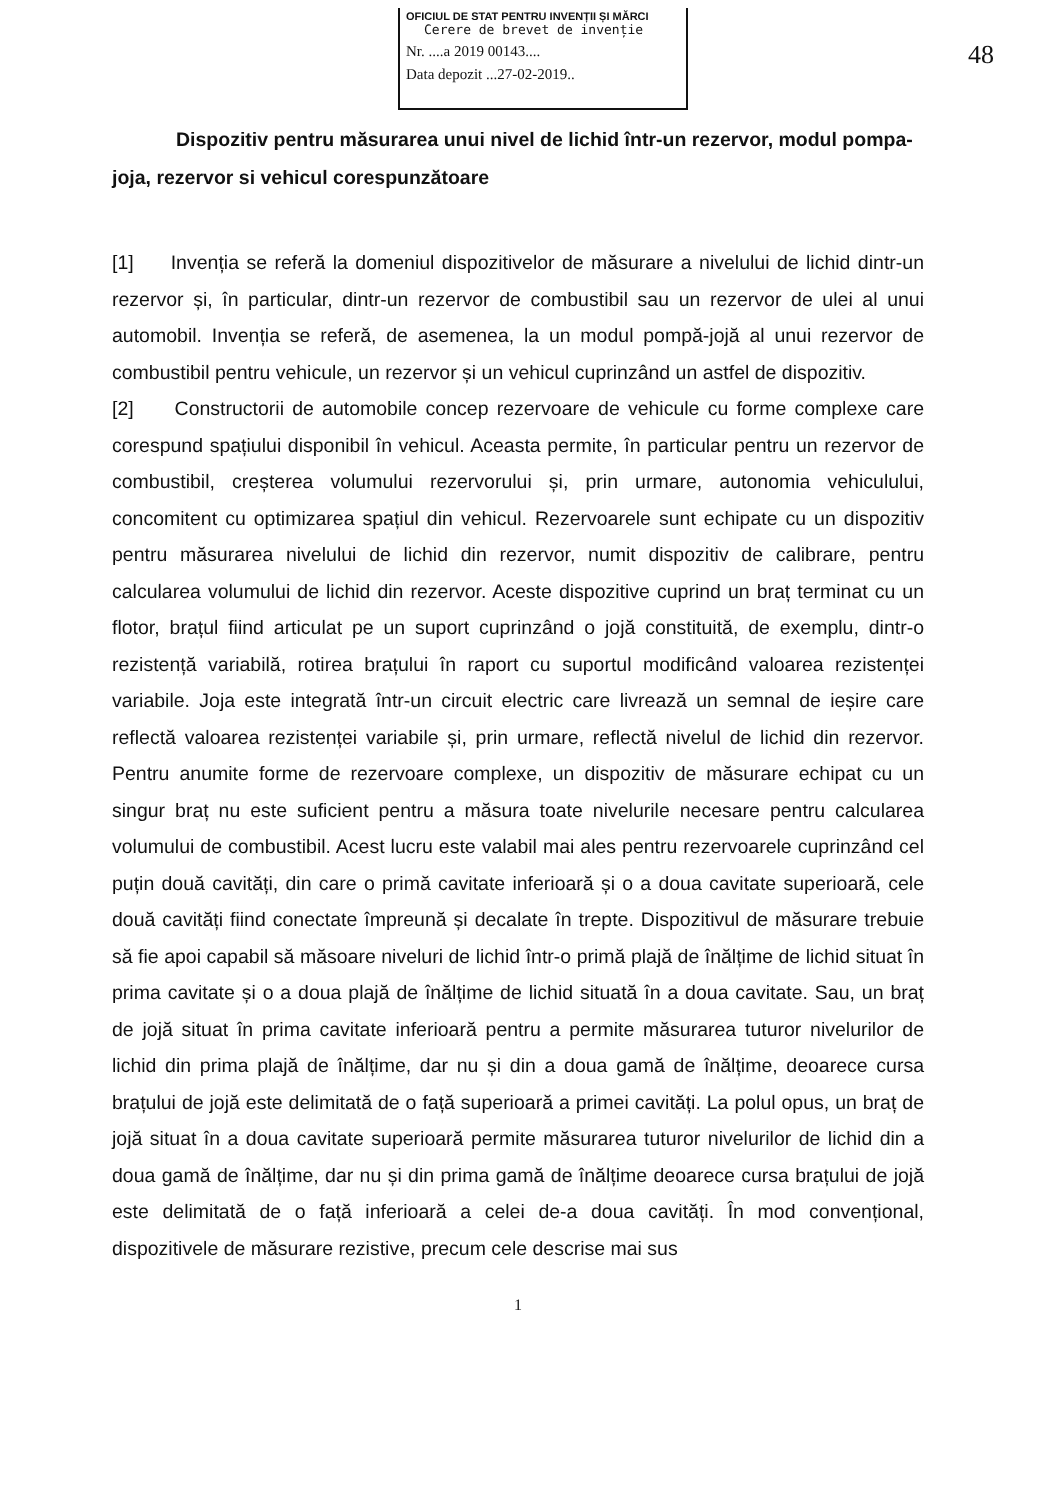OFICIUL DE STAT PENTRU INVENȚII ȘI MĂRCI
Cerere de brevet de invenție
Nr. ....a 2019 00143....
Data depozit ...27-02-2019..
48
Dispozitiv pentru măsurarea unui nivel de lichid într-un rezervor, modul pompa-joja, rezervor si vehicul corespunzătoare
[1] Invenția se referă la domeniul dispozitivelor de măsurare a nivelului de lichid dintr-un rezervor și, în particular, dintr-un rezervor de combustibil sau un rezervor de ulei al unui automobil. Invenția se referă, de asemenea, la un modul pompă-jojă al unui rezervor de combustibil pentru vehicule, un rezervor și un vehicul cuprinzând un astfel de dispozitiv.
[2] Constructorii de automobile concep rezervoare de vehicule cu forme complexe care corespund spațiului disponibil în vehicul. Aceasta permite, în particular pentru un rezervor de combustibil, creșterea volumului rezervorului și, prin urmare, autonomia vehiculului, concomitent cu optimizarea spațiul din vehicul. Rezervoarele sunt echipate cu un dispozitiv pentru măsurarea nivelului de lichid din rezervor, numit dispozitiv de calibrare, pentru calcularea volumului de lichid din rezervor. Aceste dispozitive cuprind un braț terminat cu un flotor, brațul fiind articulat pe un suport cuprinzând o jojă constituită, de exemplu, dintr-o rezistență variabilă, rotirea brațului în raport cu suportul modificând valoarea rezistenței variabile. Joja este integrată într-un circuit electric care livrează un semnal de ieșire care reflectă valoarea rezistenței variabile și, prin urmare, reflectă nivelul de lichid din rezervor. Pentru anumite forme de rezervoare complexe, un dispozitiv de măsurare echipat cu un singur braț nu este suficient pentru a măsura toate nivelurile necesare pentru calcularea volumului de combustibil. Acest lucru este valabil mai ales pentru rezervoarele cuprinzând cel puțin două cavități, din care o primă cavitate inferioară și o a doua cavitate superioară, cele două cavități fiind conectate împreună și decalate în trepte. Dispozitivul de măsurare trebuie să fie apoi capabil să măsoare niveluri de lichid într-o primă plajă de înălțime de lichid situat în prima cavitate și o a doua plajă de înălțime de lichid situată în a doua cavitate. Sau, un braț de jojă situat în prima cavitate inferioară pentru a permite măsurarea tuturor nivelurilor de lichid din prima plajă de înălțime, dar nu și din a doua gamă de înălțime, deoarece cursa brațului de jojă este delimitată de o față superioară a primei cavități. La polul opus, un braț de jojă situat în a doua cavitate superioară permite măsurarea tuturor nivelurilor de lichid din a doua gamă de înălțime, dar nu și din prima gamă de înălțime deoarece cursa brațului de jojă este delimitată de o față inferioară a celei de-a doua cavități. În mod convențional, dispozitivele de măsurare rezistive, precum cele descrise mai sus
1